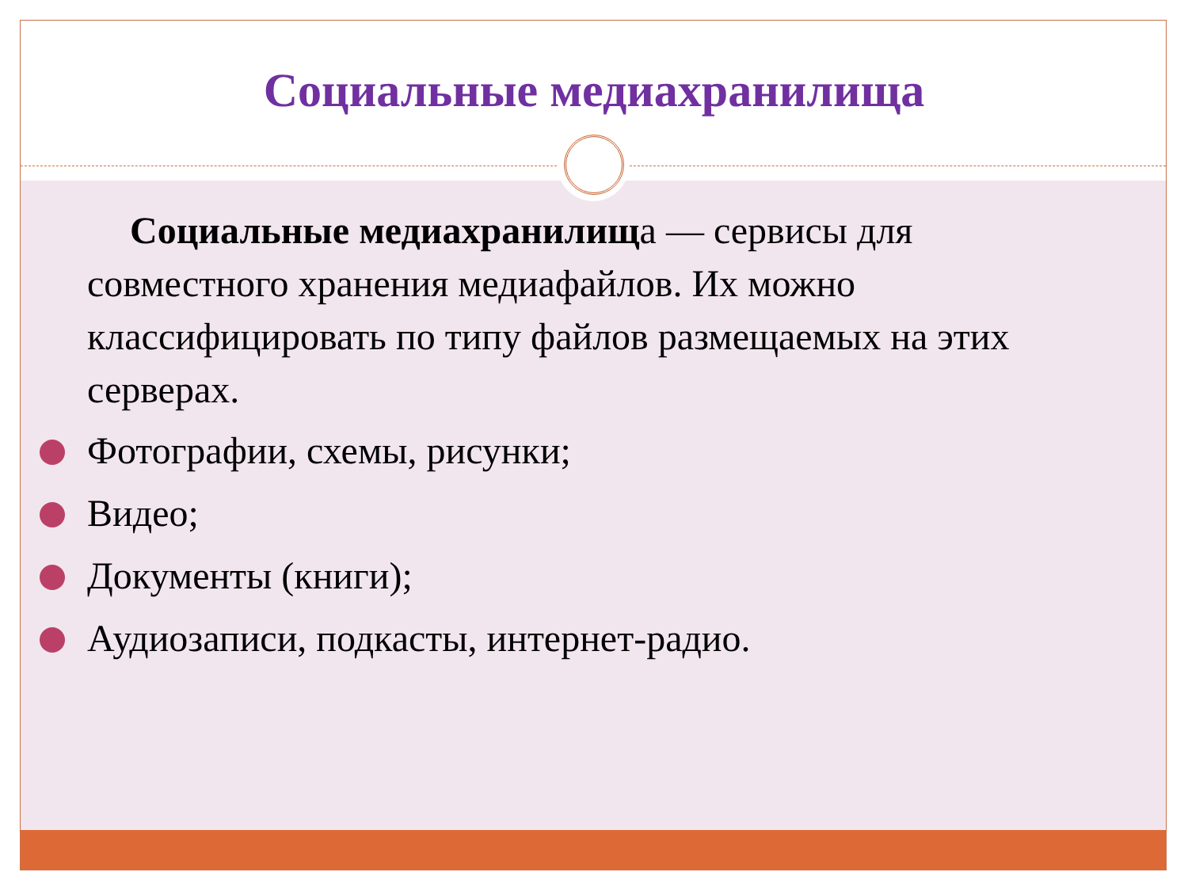Социальные медиахранилища
Социальные медиахранилища — сервисы для совместного хранения медиафайлов. Их можно классифицировать по типу файлов размещаемых на этих серверах.
Фотографии, схемы, рисунки;
Видео;
Документы (книги);
Аудиозаписи, подкасты, интернет-радио.